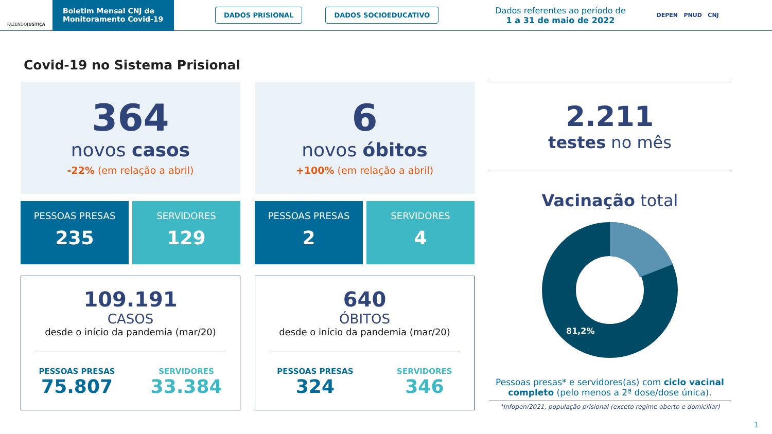FAZENDOJUSTIÇA
Boletim Mensal CNJ de Monitoramento Covid-19
DADOS PRISIONAL DADOS SOCIOEDUCATIVO
Dados referentes ao período de
1 a 31 de maio de 2022
DEPEN PNUD CNJ
Covid-19 no Sistema Prisional
364
novos casos
-22% (em relação a abril)
PESSOAS PRESAS
235
SERVIDORES
129
109.191
CASOS
desde o início da pandemia (mar/20)
PESSOAS PRESAS
75.807
SERVIDORES
33.384
6
novos óbitos
+100% (em relação a abril)
PESSOAS PRESAS
2
SERVIDORES
4
640
ÓBITOS
desde o início da pandemia (mar/20)
PESSOAS PRESAS
324
SERVIDORES
346
2.211
testes no mês
Vacinação total
81,2%
Pessoas presas* e servidores(as) com ciclo vacinal completo (pelo menos a 2ª dose/dose única).
*Infopen/2021, população prisional (exceto regime aberto e domiciliar)
1